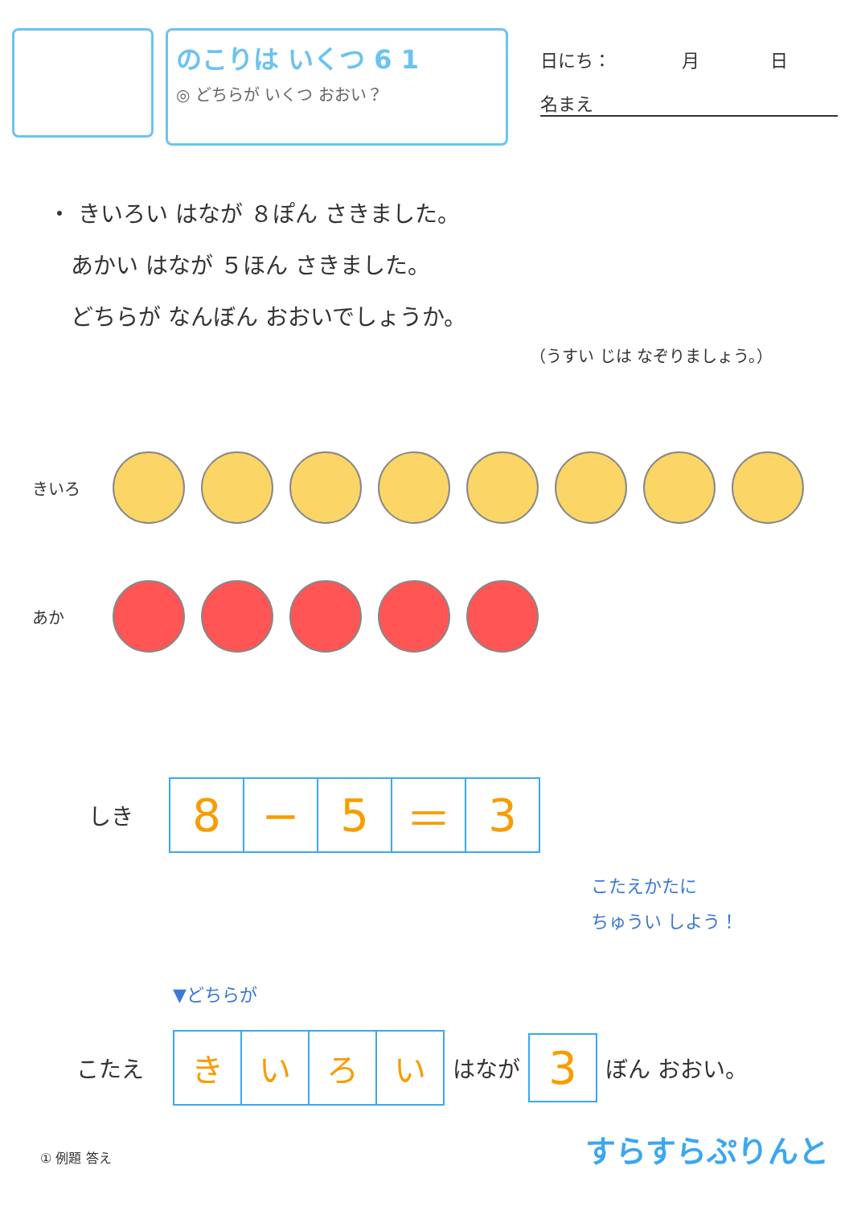のこりは いくつ 6 1
◎ どちらが いくつ おおい？
日にち：　　　　月　　　　日
名まえ
・ きいろい はなが ８ぽん さきました。
　あかい はなが ５ほん さきました。
　どちらが なんぼん おおいでしょうか。
（うすい じは なぞりましょう。）
きいろ
あか
しき
| 8 | − | 5 | ＝ | 3 |
こたえかたに
ちゅうい しよう！
▼どちらが
こたえ
| き | い | ろ | い |
はなが
| 3 |
ぼん おおい。
① 例題 答え すらすらぷりんと